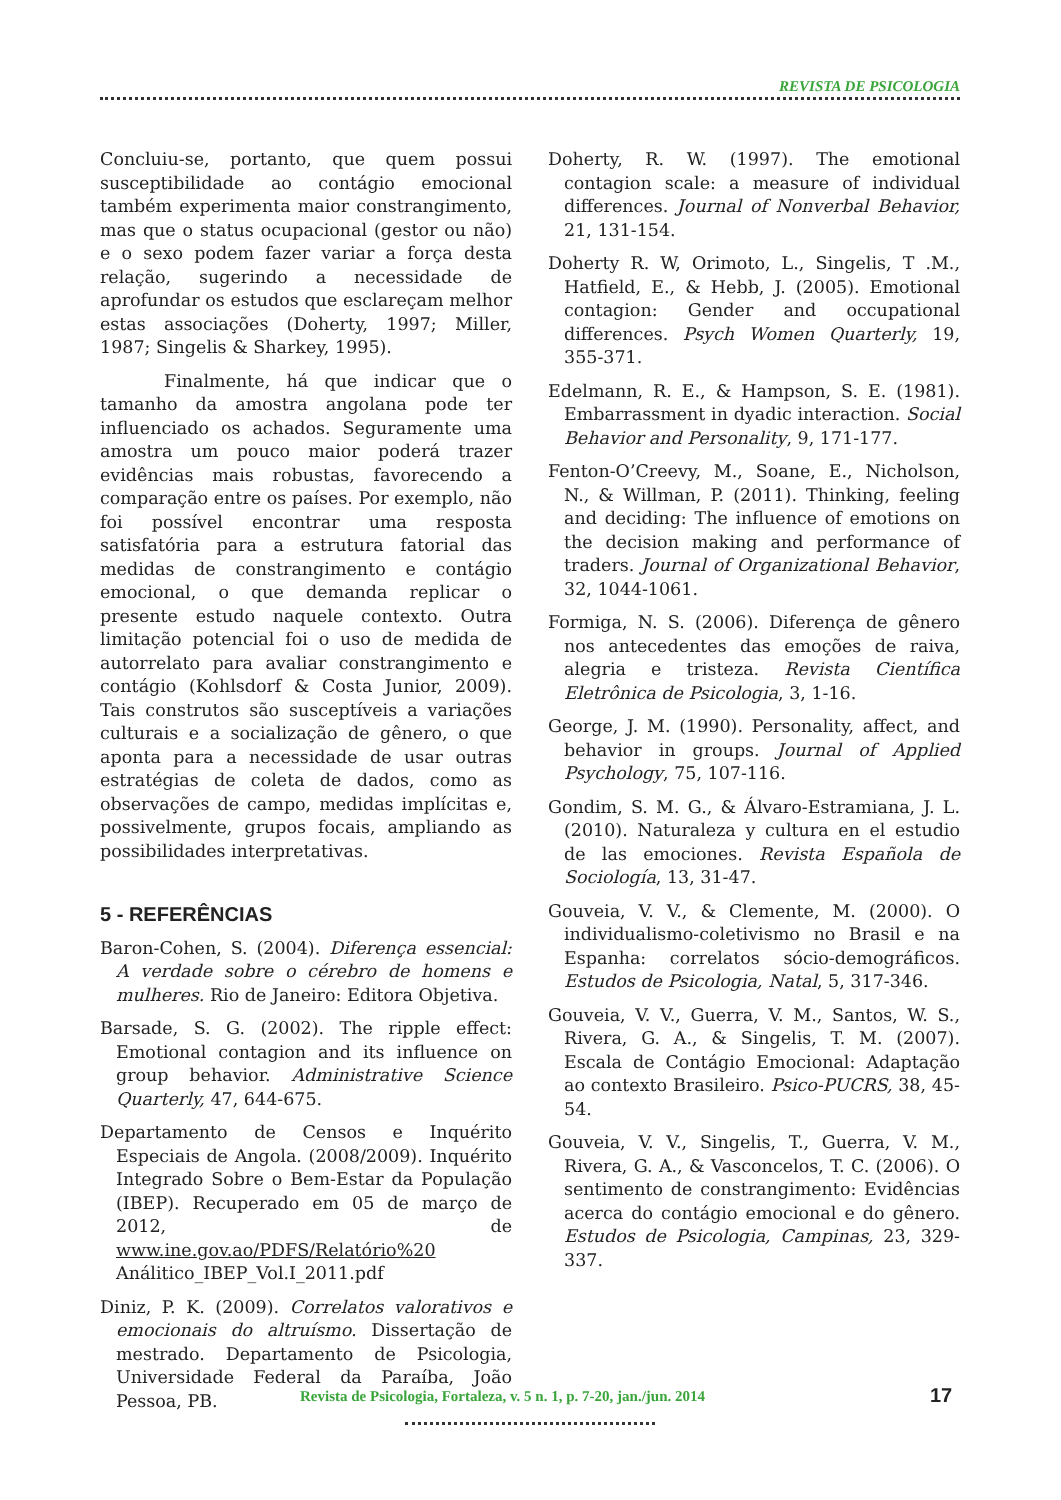REVISTA DE PSICOLOGIA
Concluiu-se, portanto, que quem possui susceptibilidade ao contágio emocional também experimenta maior constrangimento, mas que o status ocupacional (gestor ou não) e o sexo podem fazer variar a força desta relação, sugerindo a necessidade de aprofundar os estudos que esclareçam melhor estas associações (Doherty, 1997; Miller, 1987; Singelis & Sharkey, 1995).
Finalmente, há que indicar que o tamanho da amostra angolana pode ter influenciado os achados. Seguramente uma amostra um pouco maior poderá trazer evidências mais robustas, favorecendo a comparação entre os países. Por exemplo, não foi possível encontrar uma resposta satisfatória para a estrutura fatorial das medidas de constrangimento e contágio emocional, o que demanda replicar o presente estudo naquele contexto. Outra limitação potencial foi o uso de medida de autorrelato para avaliar constrangimento e contágio (Kohlsdorf & Costa Junior, 2009). Tais construtos são susceptíveis a variações culturais e a socialização de gênero, o que aponta para a necessidade de usar outras estratégias de coleta de dados, como as observações de campo, medidas implícitas e, possivelmente, grupos focais, ampliando as possibilidades interpretativas.
5 - REFERÊNCIAS
Baron-Cohen, S. (2004). Diferença essencial: A verdade sobre o cérebro de homens e mulheres. Rio de Janeiro: Editora Objetiva.
Barsade, S. G. (2002). The ripple effect: Emotional contagion and its influence on group behavior. Administrative Science Quarterly, 47, 644-675.
Departamento de Censos e Inquérito Especiais de Angola. (2008/2009). Inquérito Integrado Sobre o Bem-Estar da População (IBEP). Recuperado em 05 de março de 2012, de www.ine.gov.ao/PDFS/Relatório%20 Análitico_IBEP_Vol.I_2011.pdf
Diniz, P. K. (2009). Correlatos valorativos e emocionais do altruísmo. Dissertação de mestrado. Departamento de Psicologia, Universidade Federal da Paraíba, João Pessoa, PB.
Doherty, R. W. (1997). The emotional contagion scale: a measure of individual differences. Journal of Nonverbal Behavior, 21, 131-154.
Doherty R. W, Orimoto, L., Singelis, T .M., Hatfield, E., & Hebb, J. (2005). Emotional contagion: Gender and occupational differences. Psych Women Quarterly, 19, 355-371.
Edelmann, R. E., & Hampson, S. E. (1981). Embarrassment in dyadic interaction. Social Behavior and Personality, 9, 171-177.
Fenton-O’Creevy, M., Soane, E., Nicholson, N., & Willman, P. (2011). Thinking, feeling and deciding: The influence of emotions on the decision making and performance of traders. Journal of Organizational Behavior, 32, 1044-1061.
Formiga, N. S. (2006). Diferença de gênero nos antecedentes das emoções de raiva, alegria e tristeza. Revista Científica Eletrônica de Psicologia, 3, 1-16.
George, J. M. (1990). Personality, affect, and behavior in groups. Journal of Applied Psychology, 75, 107-116.
Gondim, S. M. G., & Álvaro-Estramiana, J. L. (2010). Naturaleza y cultura en el estudio de las emociones. Revista Española de Sociología, 13, 31-47.
Gouveia, V. V., & Clemente, M. (2000). O individualismo-coletivismo no Brasil e na Espanha: correlatos sócio-demográficos. Estudos de Psicologia, Natal, 5, 317-346.
Gouveia, V. V., Guerra, V. M., Santos, W. S., Rivera, G. A., & Singelis, T. M. (2007). Escala de Contágio Emocional: Adaptação ao contexto Brasileiro. Psico-PUCRS, 38, 45-54.
Gouveia, V. V., Singelis, T., Guerra, V. M., Rivera, G. A., & Vasconcelos, T. C. (2006). O sentimento de constrangimento: Evidências acerca do contágio emocional e do gênero. Estudos de Psicologia, Campinas, 23, 329-337.
Revista de Psicologia, Fortaleza, v. 5 n. 1, p. 7-20, jan./jun. 2014
17